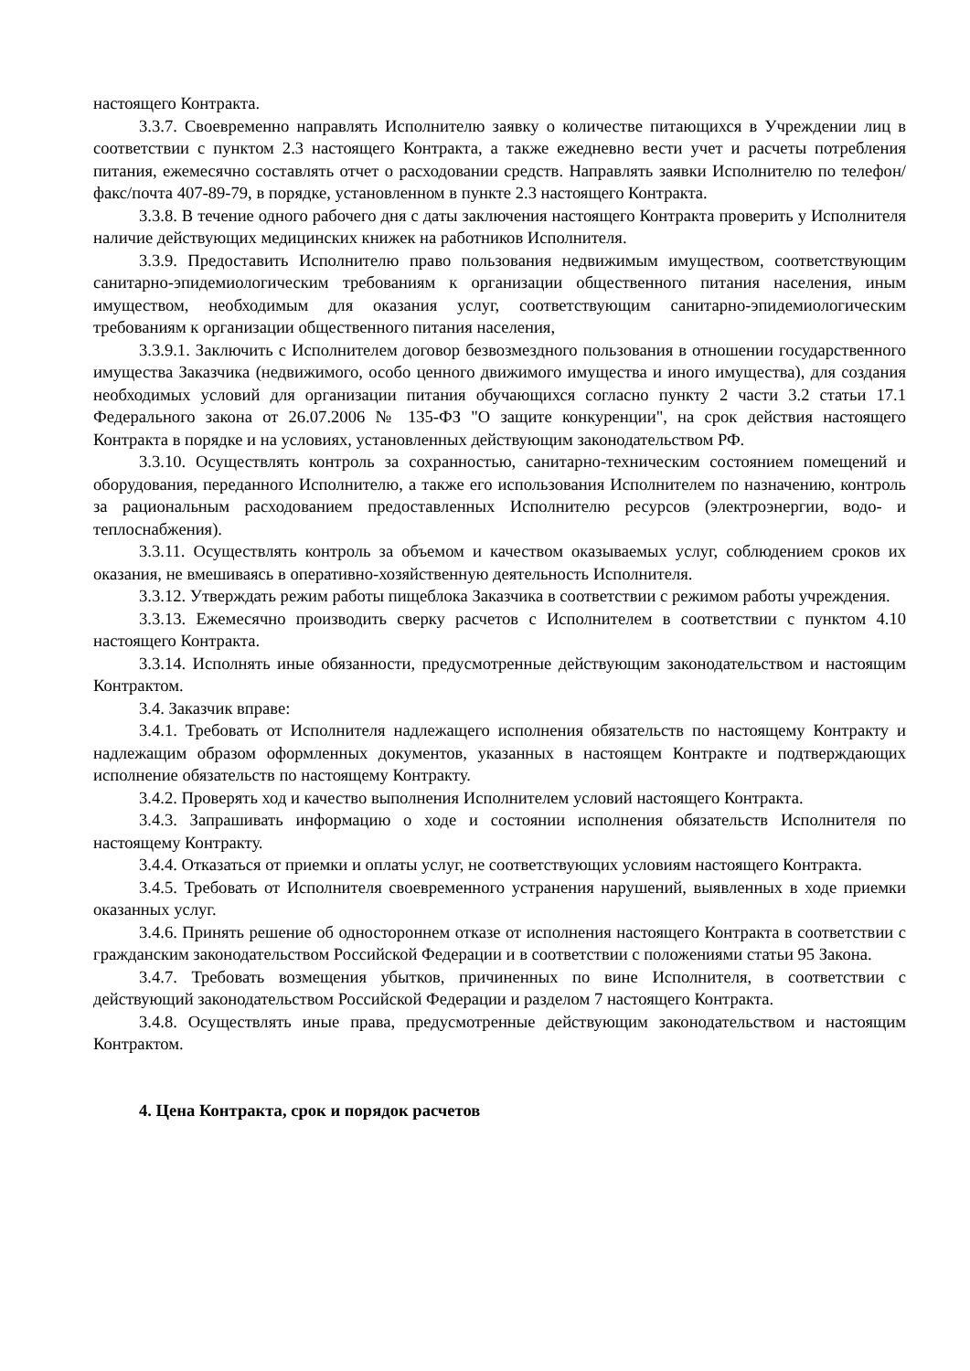настоящего Контракта.
3.3.7. Своевременно направлять Исполнителю заявку о количестве питающихся в Учреждении лиц в соответствии с пунктом 2.3 настоящего Контракта, а также ежедневно вести учет и расчеты потребления питания, ежемесячно составлять отчет о расходовании средств. Направлять заявки Исполнителю по телефон/факс/почта 407-89-79, в порядке, установленном в пункте 2.3 настоящего Контракта.
3.3.8. В течение одного рабочего дня с даты заключения настоящего Контракта проверить у Исполнителя наличие действующих медицинских книжек на работников Исполнителя.
3.3.9. Предоставить Исполнителю право пользования недвижимым имуществом, соответствующим санитарно-эпидемиологическим требованиям к организации общественного питания населения, иным имуществом, необходимым для оказания услуг, соответствующим санитарно-эпидемиологическим требованиям к организации общественного питания населения,
3.3.9.1. Заключить с Исполнителем договор безвозмездного пользования в отношении государственного имущества Заказчика (недвижимого, особо ценного движимого имущества и иного имущества), для создания необходимых условий для организации питания обучающихся согласно пункту 2 части 3.2 статьи 17.1 Федерального закона от 26.07.2006 № 135-ФЗ "О защите конкуренции", на срок действия настоящего Контракта в порядке и на условиях, установленных действующим законодательством РФ.
3.3.10. Осуществлять контроль за сохранностью, санитарно-техническим состоянием помещений и оборудования, переданного Исполнителю, а также его использования Исполнителем по назначению, контроль за рациональным расходованием предоставленных Исполнителю ресурсов (электроэнергии, водо- и теплоснабжения).
3.3.11. Осуществлять контроль за объемом и качеством оказываемых услуг, соблюдением сроков их оказания, не вмешиваясь в оперативно-хозяйственную деятельность Исполнителя.
3.3.12. Утверждать режим работы пищеблока Заказчика в соответствии с режимом работы учреждения.
3.3.13. Ежемесячно производить сверку расчетов с Исполнителем в соответствии с пунктом 4.10 настоящего Контракта.
3.3.14. Исполнять иные обязанности, предусмотренные действующим законодательством и настоящим Контрактом.
3.4. Заказчик вправе:
3.4.1. Требовать от Исполнителя надлежащего исполнения обязательств по настоящему Контракту и надлежащим образом оформленных документов, указанных в настоящем Контракте и подтверждающих исполнение обязательств по настоящему Контракту.
3.4.2. Проверять ход и качество выполнения Исполнителем условий настоящего Контракта.
3.4.3. Запрашивать информацию о ходе и состоянии исполнения обязательств Исполнителя по настоящему Контракту.
3.4.4. Отказаться от приемки и оплаты услуг, не соответствующих условиям настоящего Контракта.
3.4.5. Требовать от Исполнителя своевременного устранения нарушений, выявленных в ходе приемки оказанных услуг.
3.4.6. Принять решение об одностороннем отказе от исполнения настоящего Контракта в соответствии с гражданским законодательством Российской Федерации и в соответствии с положениями статьи 95 Закона.
3.4.7. Требовать возмещения убытков, причиненных по вине Исполнителя, в соответствии с действующий законодательством Российской Федерации и разделом 7 настоящего Контракта.
3.4.8. Осуществлять иные права, предусмотренные действующим законодательством и настоящим Контрактом.
4. Цена Контракта, срок и порядок расчетов